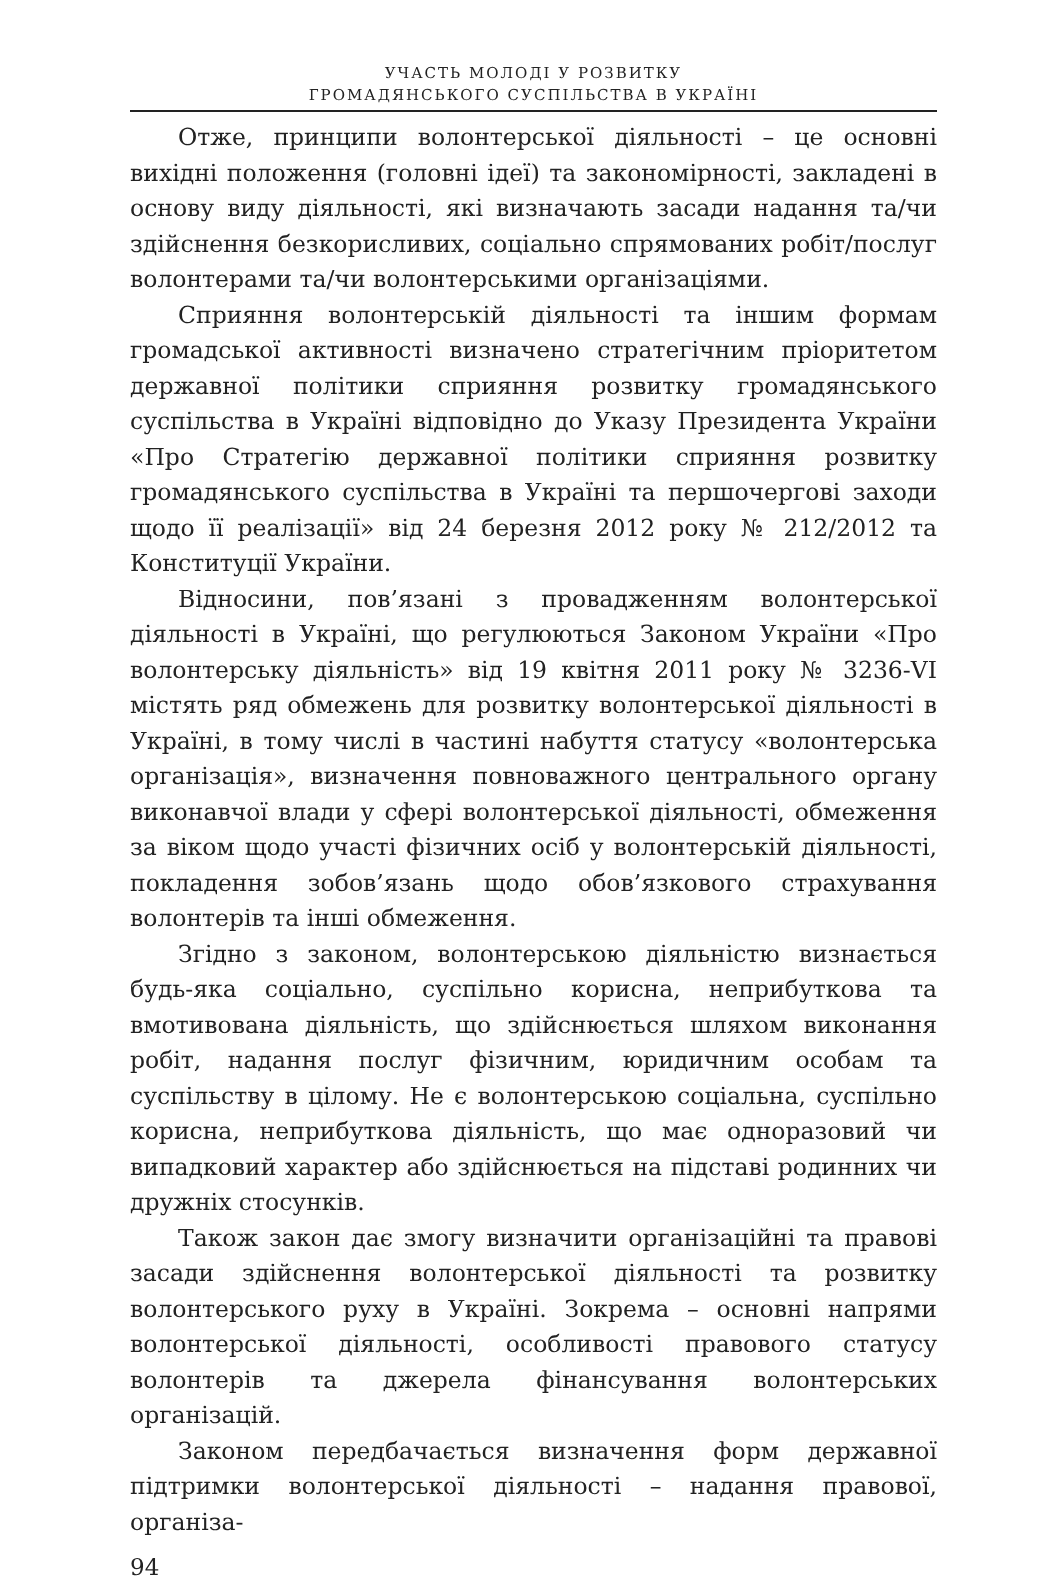УЧАСТЬ МОЛОДІ У РОЗВИТКУ
ГРОМАДЯНСЬКОГО СУСПІЛЬСТВА В УКРАЇНІ
Отже, принципи волонтерської діяльності – це основні вихідні положення (головні ідеї) та закономірності, закладені в основу виду діяльності, які визначають засади надання та/чи здійснення безкорисливих, соціально спрямованих робіт/послуг волонтерами та/чи волонтерськими організаціями.
Сприяння волонтерській діяльності та іншим формам громадської активності визначено стратегічним пріоритетом державної політики сприяння розвитку громадянського суспільства в Україні відповідно до Указу Президента України «Про Стратегію державної політики сприяння розвитку громадянського суспільства в Україні та першочергові заходи щодо її реалізації» від 24 березня 2012 року № 212/2012 та Конституції України.
Відносини, пов’язані з провадженням волонтерської діяльності в Україні, що регулюються Законом України «Про волонтерську діяльність» від 19 квітня 2011 року № 3236-VI містять ряд обмежень для розвитку волонтерської діяльності в Україні, в тому числі в частині набуття статусу «волонтерська організація», визначення повноважного центрального органу виконавчої влади у сфері волонтерської діяльності, обмеження за віком щодо участі фізичних осіб у волонтерській діяльності, покладення зобов’язань щодо обов’язкового страхування волонтерів та інші обмеження.
Згідно з законом, волонтерською діяльністю визнається будь-яка соціально, суспільно корисна, неприбуткова та вмотивована діяльність, що здійснюється шляхом виконання робіт, надання послуг фізичним, юридичним особам та суспільству в цілому. Не є волонтерською соціальна, суспільно корисна, неприбуткова діяльність, що має одноразовий чи випадковий характер або здійснюється на підставі родинних чи дружніх стосунків.
Також закон дає змогу визначити організаційні та правові засади здійснення волонтерської діяльності та розвитку волонтерського руху в Україні. Зокрема – основні напрями волонтерської діяльності, особливості правового статусу волонтерів та джерела фінансування волонтерських організацій.
Законом передбачається визначення форм державної підтримки волонтерської діяльності – надання правової, організа-
94